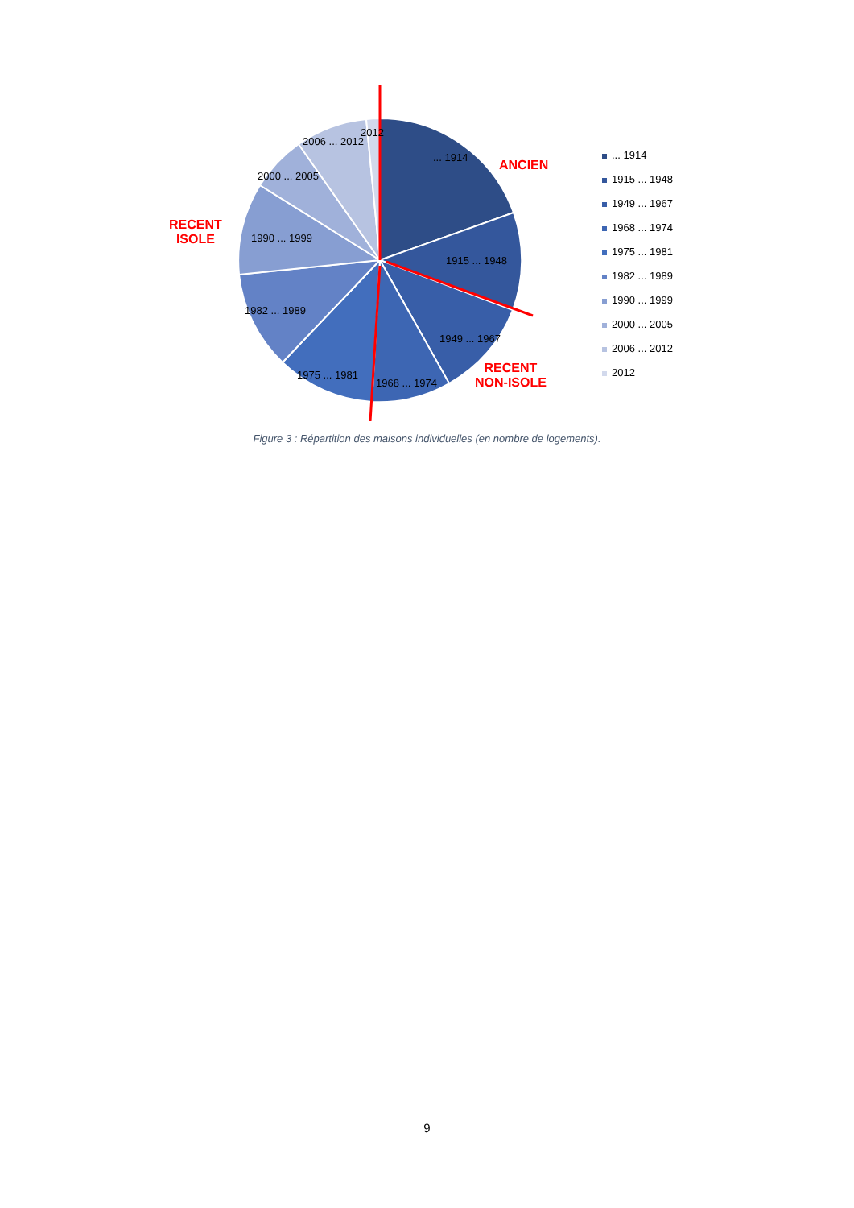... 1914
1915 ... 1948
1949 ... 1967
1968 ... 1974
1975 ... 1981
1982 ... 1989
1990 ... 1999
2000 ... 2005
2006 ... 2012
2012
ANCIEN
RECENT
ISOLE
RECENT
NON-ISOLE
... 1914
1915 ... 1948
1949 ... 1967
1968 ... 1974
1975 ... 1981
1982 ... 1989
1990 ... 1999
2000 ... 2005
2006 ... 2012
2012
Figure 3 : Répartition des maisons individuelles (en nombre de logements).
9